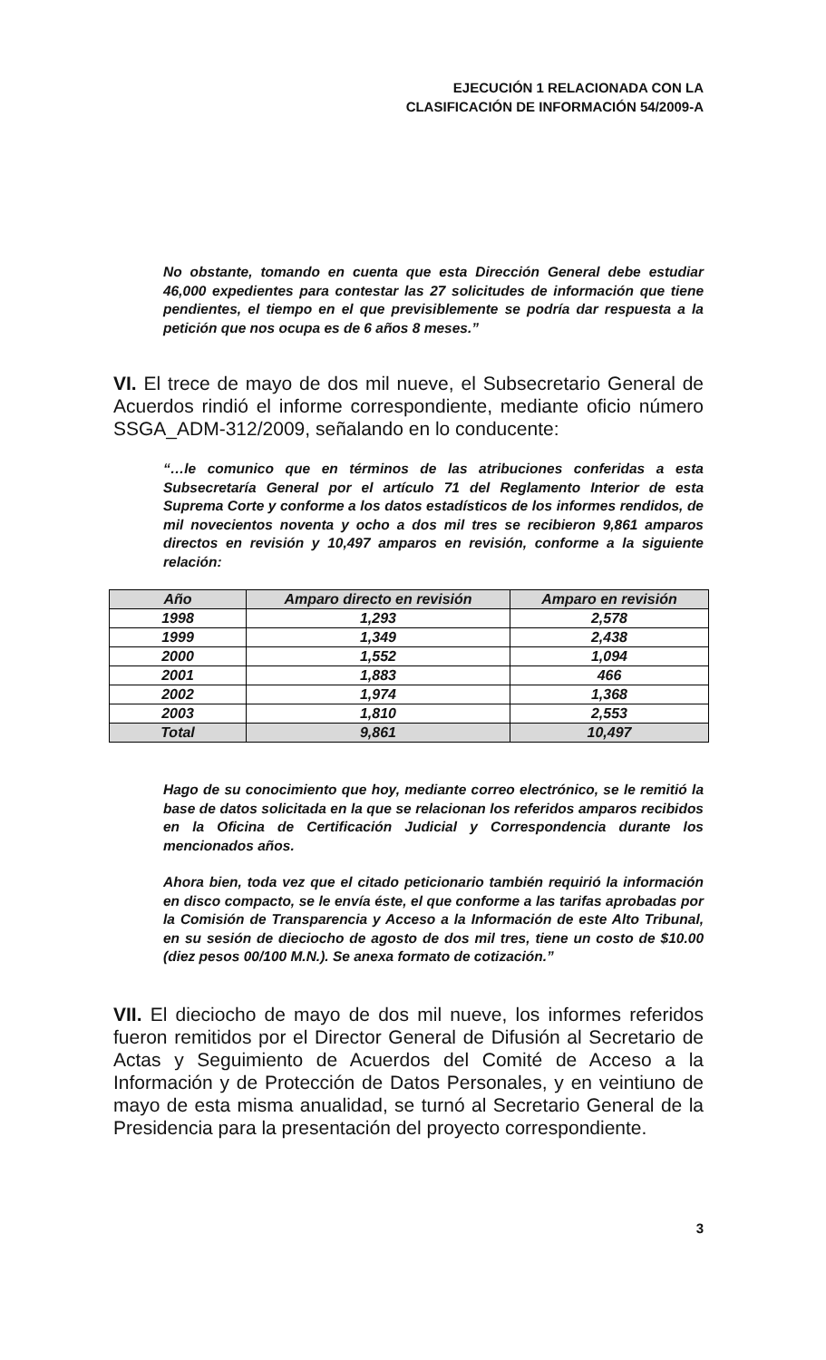EJECUCIÓN 1 RELACIONADA CON LA
CLASIFICACIÓN DE INFORMACIÓN 54/2009-A
No obstante, tomando en cuenta que esta Dirección General debe estudiar 46,000 expedientes para contestar las 27 solicitudes de información que tiene pendientes, el tiempo en el que previsiblemente se podría dar respuesta a la petición que nos ocupa es de 6 años 8 meses.”
VI. El trece de mayo de dos mil nueve, el Subsecretario General de Acuerdos rindió el informe correspondiente, mediante oficio número SSGA_ADM-312/2009, señalando en lo conducente:
“…le comunico que en términos de las atribuciones conferidas a esta Subsecretaría General por el artículo 71 del Reglamento Interior de esta Suprema Corte y conforme a los datos estadísticos de los informes rendidos, de mil novecientos noventa y ocho a dos mil tres se recibieron 9,861 amparos directos en revisión y 10,497 amparos en revisión, conforme a la siguiente relación:
| Año | Amparo directo en revisión | Amparo en revisión |
| --- | --- | --- |
| 1998 | 1,293 | 2,578 |
| 1999 | 1,349 | 2,438 |
| 2000 | 1,552 | 1,094 |
| 2001 | 1,883 | 466 |
| 2002 | 1,974 | 1,368 |
| 2003 | 1,810 | 2,553 |
| Total | 9,861 | 10,497 |
Hago de su conocimiento que hoy, mediante correo electrónico, se le remitió la base de datos solicitada en la que se relacionan los referidos amparos recibidos en la Oficina de Certificación Judicial y Correspondencia durante los mencionados años.
Ahora bien, toda vez que el citado peticionario también requirió la información en disco compacto, se le envía éste, el que conforme a las tarifas aprobadas por la Comisión de Transparencia y Acceso a la Información de este Alto Tribunal, en su sesión de dieciocho de agosto de dos mil tres, tiene un costo de $10.00 (diez pesos 00/100 M.N.). Se anexa formato de cotización.”
VII. El dieciocho de mayo de dos mil nueve, los informes referidos fueron remitidos por el Director General de Difusión al Secretario de Actas y Seguimiento de Acuerdos del Comité de Acceso a la Información y de Protección de Datos Personales, y en veintiuno de mayo de esta misma anualidad, se turnó al Secretario General de la Presidencia para la presentación del proyecto correspondiente.
3